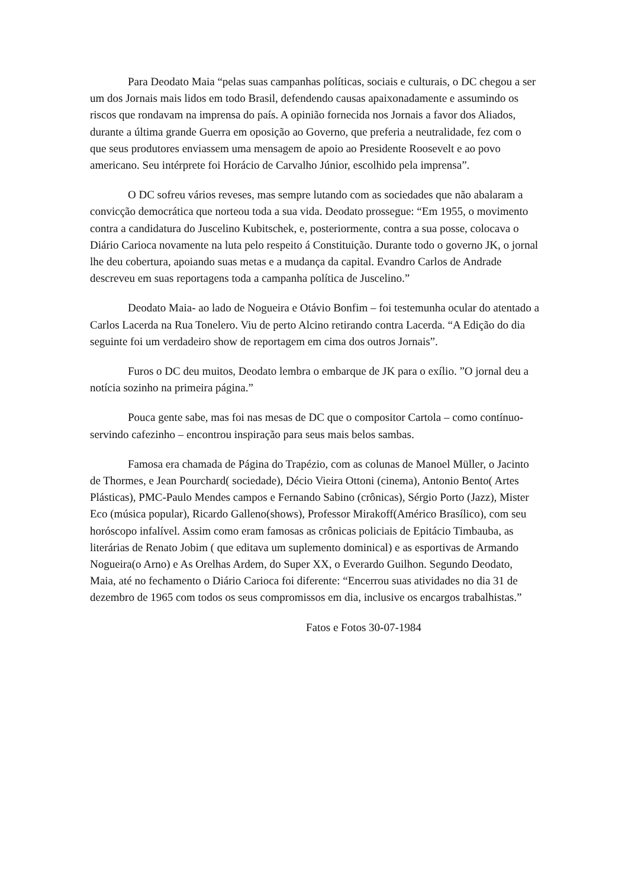Para Deodato Maia “pelas suas campanhas políticas, sociais e culturais, o DC chegou a ser um dos Jornais mais lidos em todo Brasil, defendendo causas apaixonadamente e assumindo os riscos que rondavam na imprensa do país. A opinião fornecida nos Jornais a favor dos Aliados, durante a última grande Guerra em oposição ao Governo, que preferia a neutralidade, fez com o que seus produtores enviassem uma mensagem de apoio ao Presidente Roosevelt e ao povo americano. Seu intérprete foi Horácio de Carvalho Júnior, escolhido pela imprensa”.
O DC sofreu vários reveses, mas sempre lutando com as sociedades que não abalaram a convicção democrática que norteou toda a sua vida. Deodato prossegue: “Em 1955, o movimento contra a candidatura do Juscelino Kubitschek, e, posteriormente, contra a sua posse, colocava o Diário Carioca novamente na luta pelo respeito á Constituição. Durante todo o governo JK, o jornal lhe deu cobertura, apoiando suas metas e a mudança da capital. Evandro Carlos de Andrade descreveu em suas reportagens toda a campanha política de Juscelino.”
Deodato Maia- ao lado de Nogueira e Otávio Bonfim – foi testemunha ocular do atentado a Carlos Lacerda na Rua Tonelero. Viu de perto Alcino retirando contra Lacerda. “A Edição do dia seguinte foi um verdadeiro show de reportagem em cima dos outros Jornais”.
Furos o DC deu muitos, Deodato lembra o embarque de JK para o exílio. ”O jornal deu a notícia sozinho na primeira página.”
Pouca gente sabe, mas foi nas mesas de DC que o compositor Cartola – como contínuo- servindo cafezinho – encontrou inspiração para seus mais belos sambas.
Famosa era chamada de Página do Trapézio, com as colunas de Manoel Müller, o Jacinto de Thormes, e Jean Pourchard( sociedade), Décio Vieira Ottoni (cinema), Antonio Bento( Artes Plásticas), PMC-Paulo Mendes campos e Fernando Sabino (crônicas), Sérgio Porto (Jazz), Mister Eco (música popular), Ricardo Galleno(shows), Professor Mirakoff(Américo Brasílico), com seu horóscopo infalível. Assim como eram famosas as crônicas policiais de Epitácio Timbauba, as literárias de Renato Jobim ( que editava um suplemento dominical) e as esportivas de Armando Nogueira(o Arno) e As Orelhas Ardem, do Super XX, o Everardo Guilhon. Segundo Deodato, Maia, até no fechamento o Diário Carioca foi diferente: “Encerrou suas atividades no dia 31 de dezembro de 1965 com todos os seus compromissos em dia, inclusive os encargos trabalhistas.”
Fatos e Fotos 30-07-1984